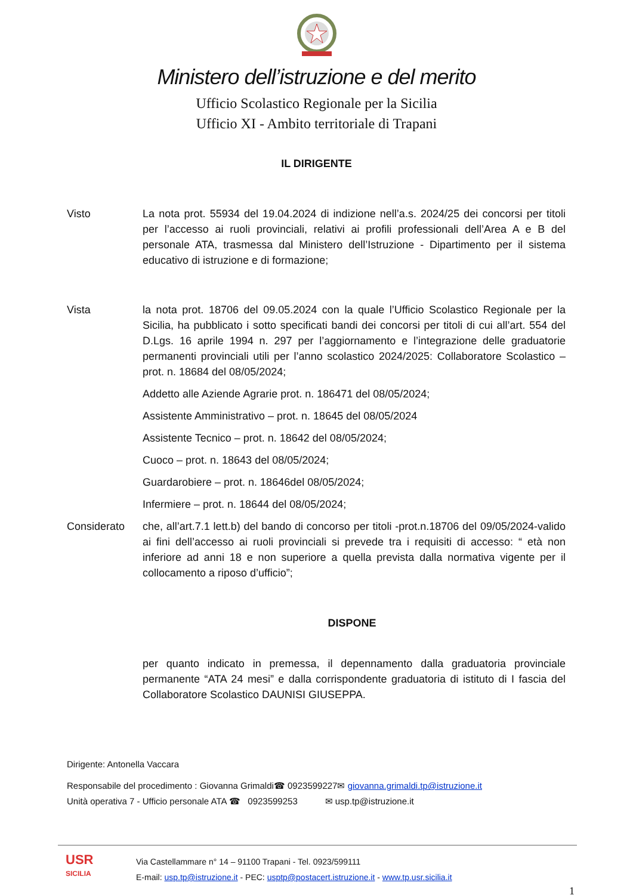Ministero dell’istruzione e del merito
Ufficio Scolastico Regionale per la Sicilia
Ufficio XI - Ambito territoriale di Trapani
IL DIRIGENTE
Visto La nota prot. 55934 del 19.04.2024 di indizione nell’a.s. 2024/25 dei concorsi per titoli per l’accesso ai ruoli provinciali, relativi ai profili professionali dell’Area A e B del personale ATA, trasmessa dal Ministero dell’Istruzione - Dipartimento per il sistema educativo di istruzione e di formazione;
Vista la nota prot. 18706 del 09.05.2024 con la quale l’Ufficio Scolastico Regionale per la Sicilia, ha pubblicato i sotto specificati bandi dei concorsi per titoli di cui all’art. 554 del D.Lgs. 16 aprile 1994 n. 297 per l’aggiornamento e l’integrazione delle graduatorie permanenti provinciali utili per l’anno scolastico 2024/2025: Collaboratore Scolastico – prot. n. 18684 del 08/05/2024;
Addetto alle Aziende Agrarie prot. n. 186471 del 08/05/2024;
Assistente Amministrativo – prot. n. 18645 del 08/05/2024
Assistente Tecnico – prot. n. 18642 del 08/05/2024;
Cuoco – prot. n. 18643 del 08/05/2024;
Guardarobiere – prot. n. 18646del 08/05/2024;
Infermiere – prot. n. 18644 del 08/05/2024;
Considerato che, all’art.7.1 lett.b) del bando di concorso per titoli -prot.n.18706 del 09/05/2024-valido ai fini dell’accesso ai ruoli provinciali si prevede tra i requisiti di accesso: “ età non inferiore ad anni 18 e non superiore a quella prevista dalla normativa vigente per il collocamento a riposo d’ufficio”;
DISPONE
per quanto indicato in premessa, il depennamento dalla graduatoria provinciale permanente “ATA 24 mesi” e dalla corrispondente graduatoria di istituto di I fascia del Collaboratore Scolastico DAUNISI GIUSEPPA.
Dirigente: Antonella Vaccara
Responsabile del procedimento : Giovanna Grimaldi☎ 0923599227✉ giovanna.grimaldi.tp@istruzione.it
Unità operativa 7 - Ufficio personale ATA ☎ 0923599253 ✉ usp.tp@istruzione.it
USR
SICILIA
Via Castellammare n° 14 – 91100 Trapani - Tel. 0923/599111
E-mail: usp.tp@istruzione.it - PEC: usptp@postacert.istruzione.it - www.tp.usr.sicilia.it
1